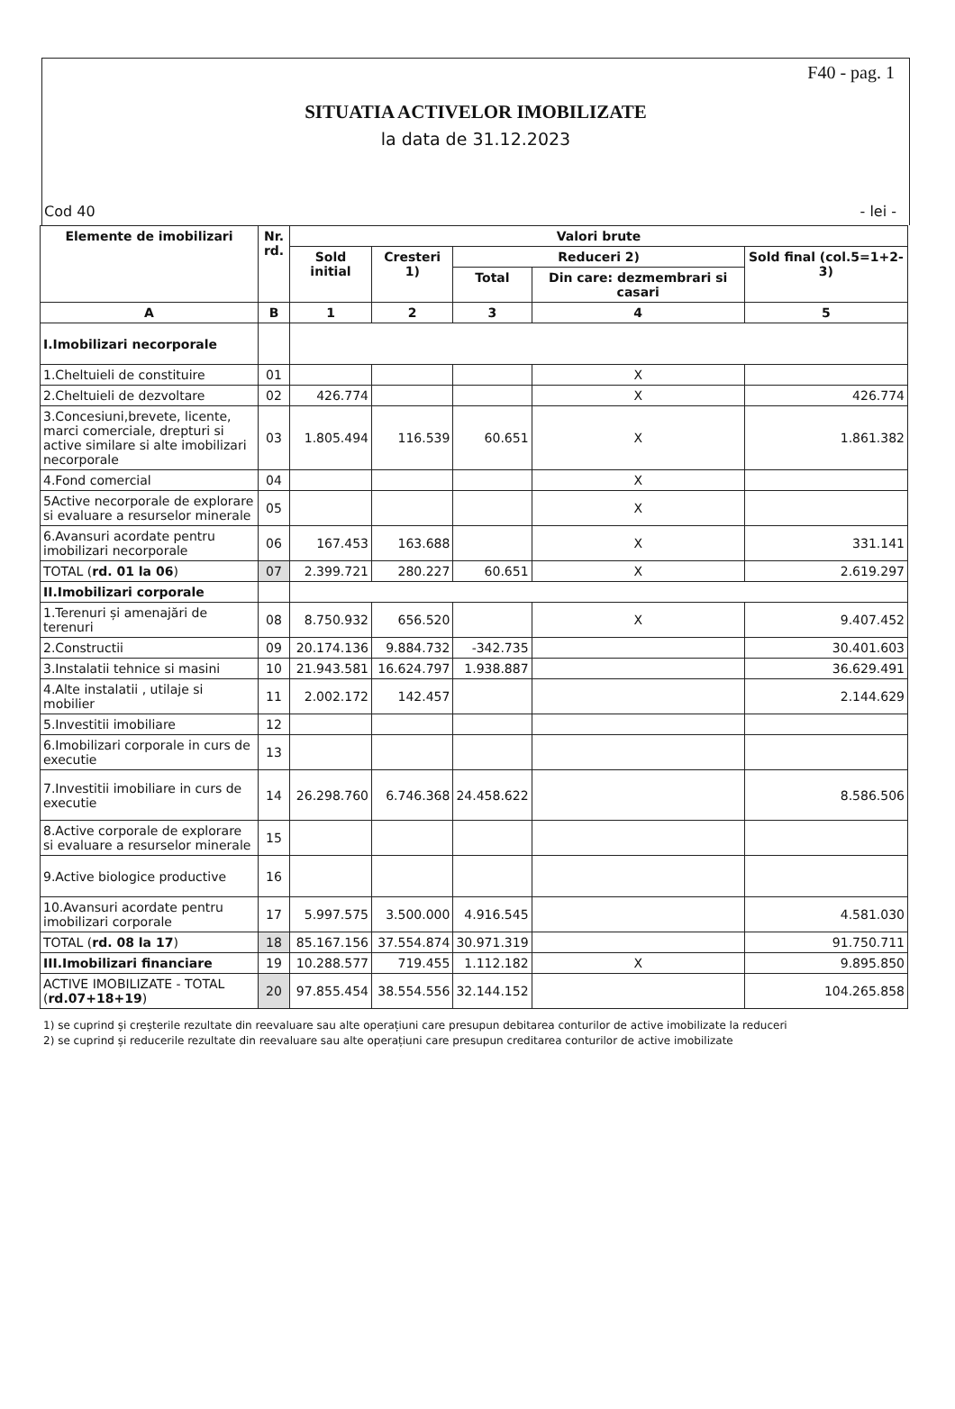F40 - pag. 1
SITUATIA ACTIVELOR IMOBILIZATE
la data de 31.12.2023
Cod 40 - lei -
| Elemente de imobilizari | Nr. rd. | Valori brute | | | | |
| --- | --- | --- | --- | --- | --- | --- |
| | | Sold initial | Cresteri 1) | Reduceri 2) | | Sold final (col.5=1+2-3) |
| | | | | Total | Din care: dezmembrari si casari | |
| A | B | 1 | 2 | 3 | 4 | 5 |
| I.Imobilizari necorporale | | | | | | |
| 1.Cheltuieli de constituire | 01 | | | | X | |
| 2.Cheltuieli de dezvoltare | 02 | 426.774 | | | X | 426.774 |
| 3.Concesiuni,brevete, licente, marci comerciale, drepturi si active similare si alte imobilizari necorporale | 03 | 1.805.494 | 116.539 | 60.651 | X | 1.861.382 |
| 4.Fond comercial | 04 | | | | X | |
| 5Active necorporale de explorare si evaluare a resurselor minerale | 05 | | | | X | |
| 6.Avansuri acordate pentru imobilizari necorporale | 06 | 167.453 | 163.688 | | X | 331.141 |
| TOTAL ( rd. 01 la 06 ) | 07 | 2.399.721 | 280.227 | 60.651 | X | 2.619.297 |
| II.Imobilizari corporale | | | | | | |
| 1.Terenuri și amenajări de terenuri | 08 | 8.750.932 | 656.520 | | X | 9.407.452 |
| 2.Constructii | 09 | 20.174.136 | 9.884.732 | -342.735 | | 30.401.603 |
| 3.Instalatii tehnice si masini | 10 | 21.943.581 | 16.624.797 | 1.938.887 | | 36.629.491 |
| 4.Alte instalatii , utilaje si mobilier | 11 | 2.002.172 | 142.457 | | | 2.144.629 |
| 5.Investitii imobiliare | 12 | | | | | |
| 6.Imobilizari corporale in curs de executie | 13 | | | | | |
| 7.Investitii imobiliare in curs de executie | 14 | 26.298.760 | 6.746.368 | 24.458.622 | | 8.586.506 |
| 8.Active corporale de explorare si evaluare a resurselor minerale | 15 | | | | | |
| 9.Active biologice productive | 16 | | | | | |
| 10.Avansuri acordate pentru imobilizari corporale | 17 | 5.997.575 | 3.500.000 | 4.916.545 | | 4.581.030 |
| TOTAL ( rd. 08 la 17 ) | 18 | 85.167.156 | 37.554.874 | 30.971.319 | | 91.750.711 |
| III.Imobilizari financiare | 19 | 10.288.577 | 719.455 | 1.112.182 | X | 9.895.850 |
| ACTIVE IMOBILIZATE - TOTAL ( rd.07+18+19 ) | 20 | 97.855.454 | 38.554.556 | 32.144.152 | | 104.265.858 |
1) se cuprind și creșterile rezultate din reevaluare sau alte operațiuni care presupun debitarea conturilor de active imobilizate la reduceri
2) se cuprind și reducerile rezultate din reevaluare sau alte operațiuni care presupun creditarea conturilor de active imobilizate